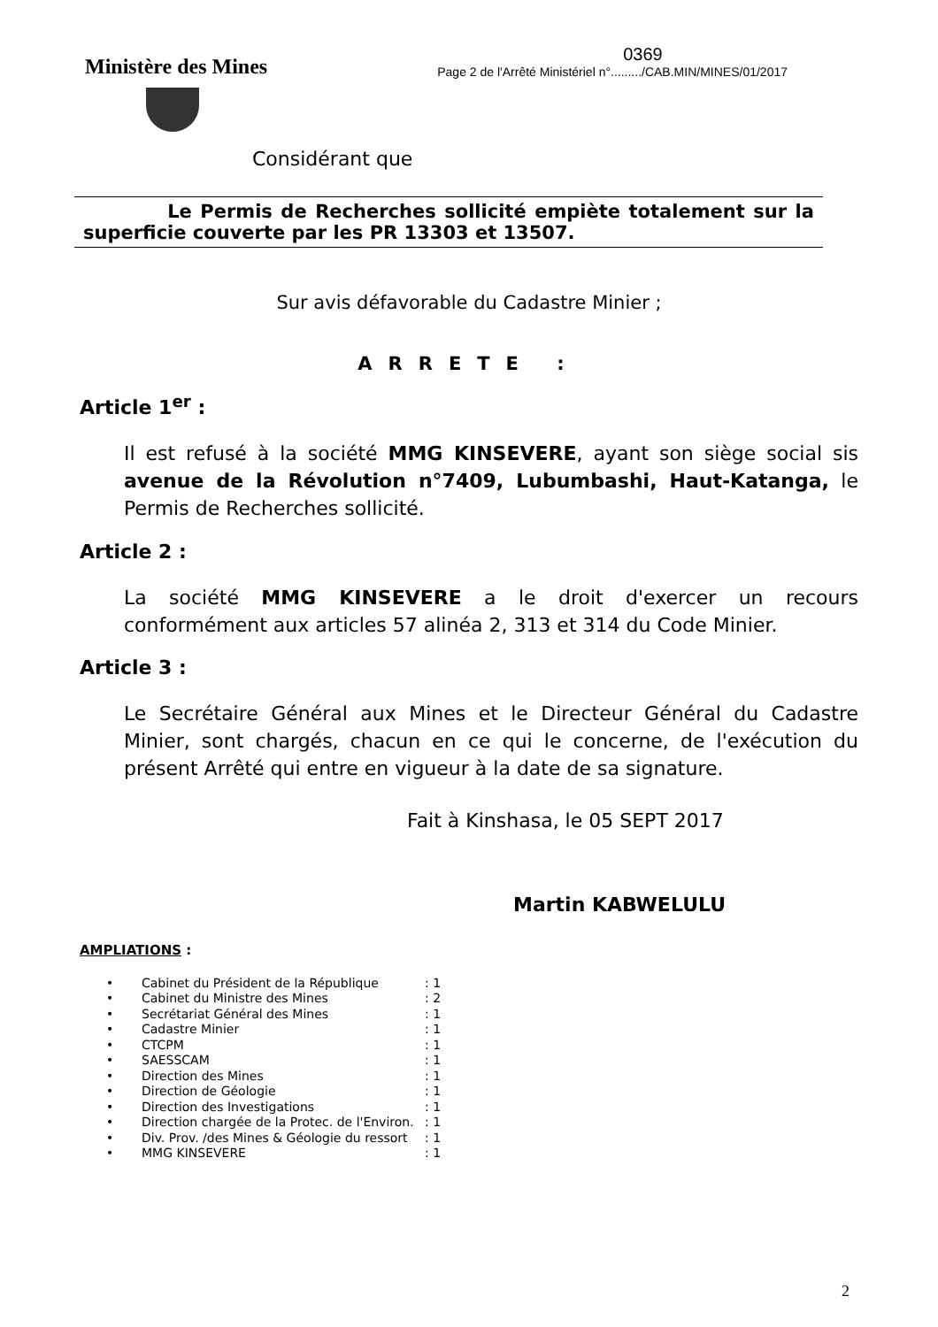Ministère des Mines
0369
Page 2 de l'Arrêté Ministériel n°........./CAB.MIN/MINES/01/2017
Considérant que
Le Permis de Recherches sollicité empiète totalement sur la superficie couverte par les PR 13303 et 13507.
Sur avis défavorable du Cadastre Minier ;
ARRETE :
Article 1<sup>er</sup> :
Il est refusé à la société MMG KINSEVERE, ayant son siège social sis avenue de la Révolution n°7409, Lubumbashi, Haut-Katanga, le Permis de Recherches sollicité.
Article 2 :
La société MMG KINSEVERE a le droit d'exercer un recours conformément aux articles 57 alinéa 2, 313 et 314 du Code Minier.
Article 3 :
Le Secrétaire Général aux Mines et le Directeur Général du Cadastre Minier, sont chargés, chacun en ce qui le concerne, de l'exécution du présent Arrêté qui entre en vigueur à la date de sa signature.
Fait à Kinshasa, le 05 SEPT 2017
Martin KABWELULU
AMPLIATIONS :
• Cabinet du Président de la République: 1
• Cabinet du Ministre des Mines: 2
• Secrétariat Général des Mines: 1
• Cadastre Minier: 1
• CTCPM: 1
• SAESSCAM: 1
• Direction des Mines: 1
• Direction de Géologie: 1
• Direction des Investigations: 1
• Direction chargée de la Protec. de l'Environ.: 1
• Div. Prov. /des Mines & Géologie du ressort: 1
• MMG KINSEVERE: 1
2